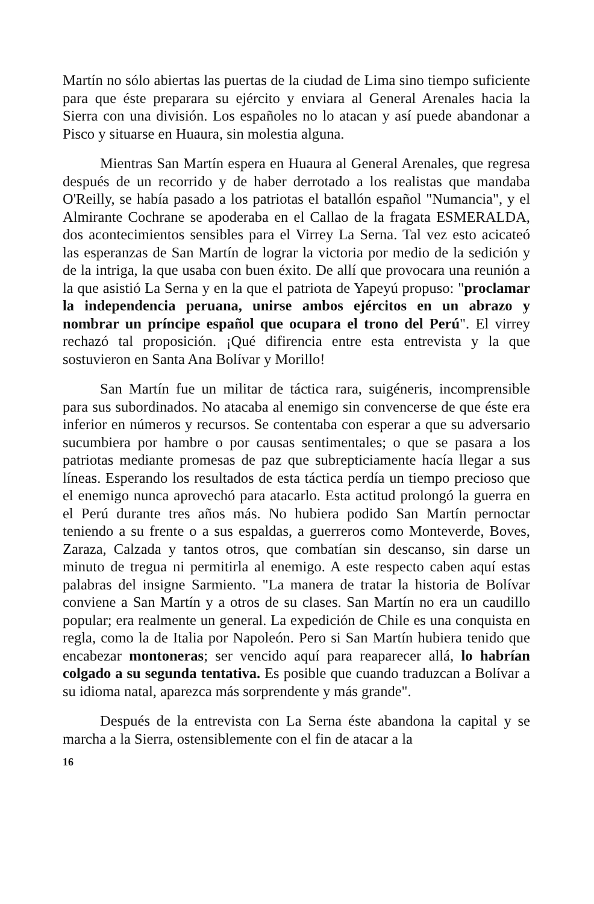Martín no sólo abiertas las puertas de la ciudad de Lima sino tiempo suficiente para que éste preparara su ejército y enviara al General Arenales hacia la Sierra con una división. Los españoles no lo atacan y así puede abandonar a Pisco y situarse en Huaura, sin molestia alguna.
Mientras San Martín espera en Huaura al General Arenales, que regresa después de un recorrido y de haber derrotado a los realistas que mandaba O'Reilly, se había pasado a los patriotas el batallón español "Numancia", y el Almirante Cochrane se apoderaba en el Callao de la fragata ESMERALDA, dos acontecimientos sensibles para el Virrey La Serna. Tal vez esto acicateó las esperanzas de San Martín de lograr la victoria por medio de la sedición y de la intriga, la que usaba con buen éxito. De allí que provocara una reunión a la que asistió La Serna y en la que el patriota de Yapeyú propuso: "proclamar la independencia peruana, unirse ambos ejércitos en un abrazo y nombrar un príncipe español que ocupara el trono del Perú". El virrey rechazó tal proposición. ¡Qué difirencia entre esta entrevista y la que sostuvieron en Santa Ana Bolívar y Morillo!
San Martín fue un militar de táctica rara, suigéneris, incomprensible para sus subordinados. No atacaba al enemigo sin convencerse de que éste era inferior en números y recursos. Se contentaba con esperar a que su adversario sucumbiera por hambre o por causas sentimentales; o que se pasara a los patriotas mediante promesas de paz que subrepticiamente hacía llegar a sus líneas. Esperando los resultados de esta táctica perdía un tiempo precioso que el enemigo nunca aprovechó para atacarlo. Esta actitud prolongó la guerra en el Perú durante tres años más. No hubiera podido San Martín pernoctar teniendo a su frente o a sus espaldas, a guerreros como Monteverde, Boves, Zaraza, Calzada y tantos otros, que combatían sin descanso, sin darse un minuto de tregua ni permitirla al enemigo. A este respecto caben aquí estas palabras del insigne Sarmiento. "La manera de tratar la historia de Bolívar conviene a San Martín y a otros de su clases. San Martín no era un caudillo popular; era realmente un general. La expedición de Chile es una conquista en regla, como la de Italia por Napoleón. Pero si San Martín hubiera tenido que encabezar montoneras; ser vencido aquí para reaparecer allá, lo habrían colgado a su segunda tentativa. Es posible que cuando traduzcan a Bolívar a su idioma natal, aparezca más sorprendente y más grande".
Después de la entrevista con La Serna éste abandona la capital y se marcha a la Sierra, ostensiblemente con el fin de atacar a la
16